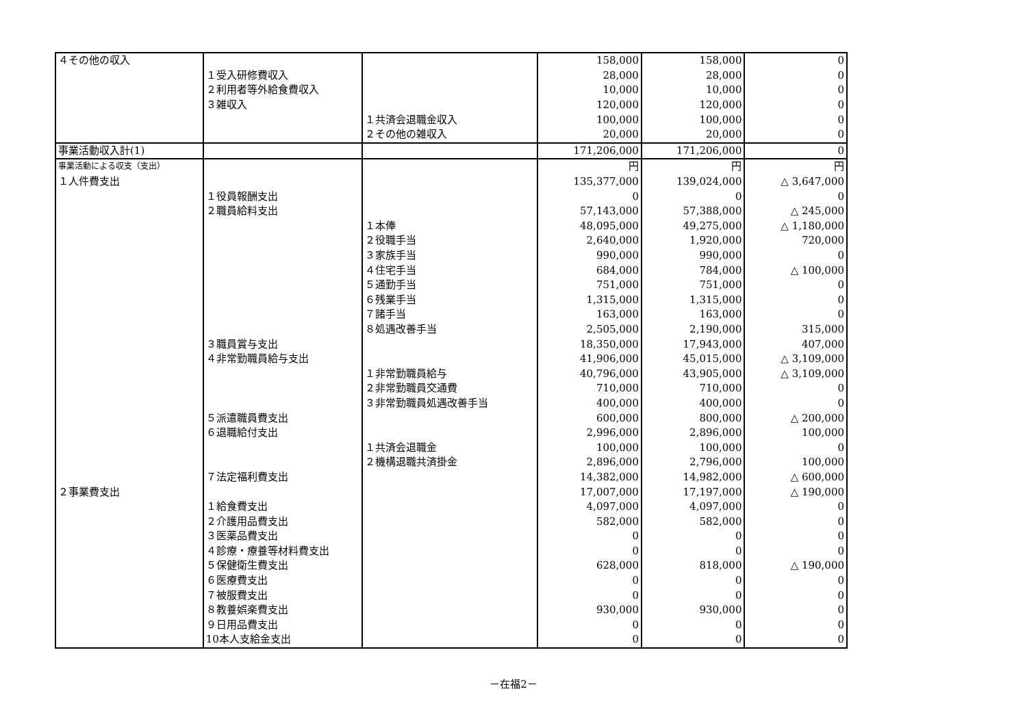| ４その他の収入 | | | 158,000 | 158,000 | 0 |
| | １受入研修費収入 | | 28,000 | 28,000 | 0 |
| | ２利用者等外給食費収入 | | 10,000 | 10,000 | 0 |
| | ３雑収入 | | 120,000 | 120,000 | 0 |
| | | １共済会退職金収入 | 100,000 | 100,000 | 0 |
| | | ２その他の雑収入 | 20,000 | 20,000 | 0 |
| 事業活動収入計(1) | | | 171,206,000 | 171,206,000 | 0 |
| 事業活動による収支（支出） | | | 円 | 円 | 円 |
| １人件費支出 | | | 135,377,000 | 139,024,000 | △ 3,647,000 |
| | １役員報酬支出 | | 0 | 0 | 0 |
| | ２職員給料支出 | | 57,143,000 | 57,388,000 | △ 245,000 |
| | | １本俸 | 48,095,000 | 49,275,000 | △ 1,180,000 |
| | | ２役職手当 | 2,640,000 | 1,920,000 | 720,000 |
| | | ３家族手当 | 990,000 | 990,000 | 0 |
| | | ４住宅手当 | 684,000 | 784,000 | △ 100,000 |
| | | ５通勤手当 | 751,000 | 751,000 | 0 |
| | | ６残業手当 | 1,315,000 | 1,315,000 | 0 |
| | | ７諸手当 | 163,000 | 163,000 | 0 |
| | | ８処遇改善手当 | 2,505,000 | 2,190,000 | 315,000 |
| | ３職員賞与支出 | | 18,350,000 | 17,943,000 | 407,000 |
| | ４非常勤職員給与支出 | | 41,906,000 | 45,015,000 | △ 3,109,000 |
| | | １非常勤職員給与 | 40,796,000 | 43,905,000 | △ 3,109,000 |
| | | ２非常勤職員交通費 | 710,000 | 710,000 | 0 |
| | | ３非常勤職員処遇改善手当 | 400,000 | 400,000 | 0 |
| | ５派遣職員費支出 | | 600,000 | 800,000 | △ 200,000 |
| | ６退職給付支出 | | 2,996,000 | 2,896,000 | 100,000 |
| | | １共済会退職金 | 100,000 | 100,000 | 0 |
| | | ２機構退職共済掛金 | 2,896,000 | 2,796,000 | 100,000 |
| | ７法定福利費支出 | | 14,382,000 | 14,982,000 | △ 600,000 |
| ２事業費支出 | | | 17,007,000 | 17,197,000 | △ 190,000 |
| | １給食費支出 | | 4,097,000 | 4,097,000 | 0 |
| | ２介護用品費支出 | | 582,000 | 582,000 | 0 |
| | ３医薬品費支出 | | 0 | 0 | 0 |
| | ４診療・療養等材料費支出 | | 0 | 0 | 0 |
| | ５保健衛生費支出 | | 628,000 | 818,000 | △ 190,000 |
| | ６医療費支出 | | 0 | 0 | 0 |
| | ７被服費支出 | | 0 | 0 | 0 |
| | ８教養娯楽費支出 | | 930,000 | 930,000 | 0 |
| | ９日用品費支出 | | 0 | 0 | 0 |
| | 10本人支給金支出 | | 0 | 0 | 0 |
－在福2－